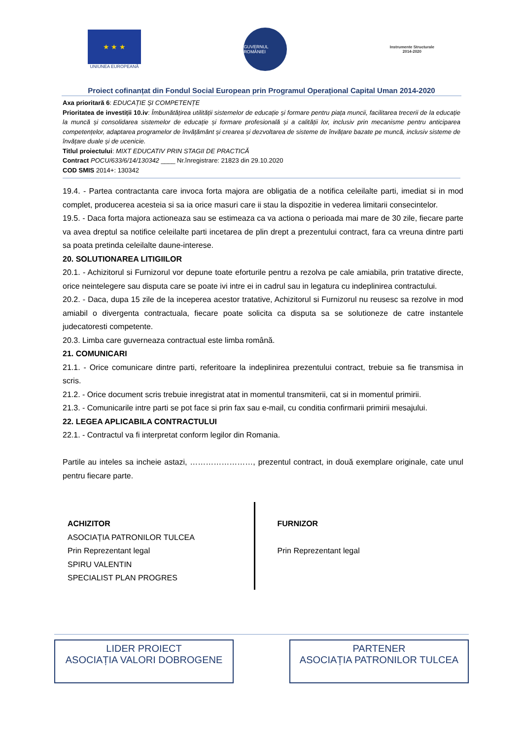★ ★ ★
UNIUNEA EUROPEANĂ
GUVERNUL ROMÂNIEI
Instrumente Structurale
2014-2020
Proiect cofinanțat din Fondul Social European prin Programul Operațional Capital Uman 2014-2020
Axa prioritară 6: EDUCAȚIE ȘI COMPETENȚE
Prioritatea de investiții 10.iv: Îmbunătățirea utilității sistemelor de educație și formare pentru piața muncii, facilitarea trecerii de la educație la muncă și consolidarea sistemelor de educație și formare profesională și a calității lor, inclusiv prin mecanisme pentru anticiparea competențelor, adaptarea programelor de învățământ și crearea și dezvoltarea de sisteme de învățare bazate pe muncă, inclusiv sisteme de învățare duale și de ucenicie.
Titlul proiectului: MIXT EDUCATIV PRIN STAGII DE PRACTICĂ
Contract POCU/633/6/14/130342 ____ Nr.înregistrare: 21823 din 29.10.2020
COD SMIS 2014+: 130342
19.4. - Partea contractanta care invoca forta majora are obligatia de a notifica celeilalte parti, imediat si in mod complet, producerea acesteia si sa ia orice masuri care ii stau la dispozitie in vederea limitarii consecintelor.
19.5. - Daca forta majora actioneaza sau se estimeaza ca va actiona o perioada mai mare de 30 zile, fiecare parte va avea dreptul sa notifice celeilalte parti incetarea de plin drept a prezentului contract, fara ca vreuna dintre parti sa poata pretinda celeilalte daune-interese.
20. SOLUTIONAREA LITIGIILOR
20.1. - Achizitorul si Furnizorul vor depune toate eforturile pentru a rezolva pe cale amiabila, prin tratative directe, orice neintelegere sau disputa care se poate ivi intre ei in cadrul sau in legatura cu indeplinirea contractului.
20.2. - Daca, dupa 15 zile de la inceperea acestor tratative, Achizitorul si Furnizorul nu reusesc sa rezolve in mod amiabil o divergenta contractuala, fiecare poate solicita ca disputa sa se solutioneze de catre instantele judecatoresti competente.
20.3. Limba care guverneaza contractual este limba română.
21. COMUNICARI
21.1. - Orice comunicare dintre parti, referitoare la indeplinirea prezentului contract, trebuie sa fie transmisa in scris.
21.2. - Orice document scris trebuie inregistrat atat in momentul transmiterii, cat si in momentul primirii.
21.3. - Comunicarile intre parti se pot face si prin fax sau e-mail, cu conditia confirmarii primirii mesajului.
22. LEGEA APLICABILA CONTRACTULUI
22.1. - Contractul va fi interpretat conform legilor din Romania.
Partile au inteles sa incheie astazi, ……………………, prezentul contract, in două exemplare originale, cate unul pentru fiecare parte.
ACHIZITOR
ASOCIAȚIA PATRONILOR TULCEA
Prin Reprezentant legal
SPIRU VALENTIN
SPECIALIST PLAN PROGRES
FURNIZOR
Prin Reprezentant legal
LIDER PROIECT
ASOCIAȚIA VALORI DOBROGENE
PARTENER
ASOCIAȚIA PATRONILOR TULCEA